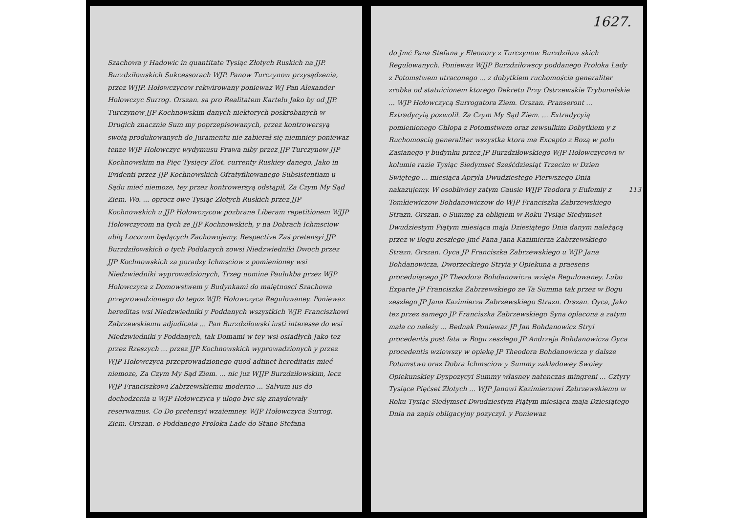Szachowa y Hadowic in quantitate Tysiąc Złotych Ruskich na JJP. Burzdziłowskich Sukcessorach WJP. Panow Turczynow przysądzenia, przez WJJP. Hołowczycow rekwirowany poniewaz WJ Pan Alexander Hołowczyc Surrog. Orszan. sa pro Realitatem Kartelu Jako by od JJP. Turczynow JJP Kochnowskim danych niektorych poskrobanych w Drugich znacznie Sum my poprzepisowanych, przez kontrowersyą swoią produkowanych do Juramentu nie zabierał się niemniey poniewaz tenze WJP Hołowczyc wydymusu Prawa niby przez JJP Turczynow JJP Kochnowskim na Pięc Tysięcy Złot. currenty Ruskiey danego, Jako in Evidenti przez JJP Kochnowskich Ofratyfikowanego Subsistentiam u Sądu mieć niemoze, tey przez kontrowersyą odstąpił, Za Czym My Sąd Ziem. Wo. ... oprocz owe Tysiąc Złotych Ruskich przez JJP Kochnowskich u JJP Hołowczycow pozbrane Liberam repetitionem WJJP Hołowczycom na tych ze JJP Kochnowskich, y na Dobrach Ichmsciow ubiq Locorum będących Zachowujemy. Respective Zaś pretensyi JJP Burzdziłowskich o tych Poddanych zowsi Niedzwiedniki Dwoch przez JJP Kochnowskich za poradzy Ichmsciow z pomienioney wsi Niedzwiedniki wyprowadzionych, Trzeg nomine Paulukba przez WJP Hołowczyca z Domowstwem y Budynkami do maiętnosci Szachowa przeprowadzionego do tegoz WJP. Hołowczyca Regulowaney. Poniewaz hereditas wsi Niedzwiedniki y Poddanych wszystkich WJP. Franciszkowi Zabrzewskiemu adjudicata ... Pan Burzdziłowski iusti interesse do wsi Niedzwiedniki y Poddanych, tak Domami w tey wsi osiadłych Jako tez przez Rzeszych ... przez JJP Kochnowskich wyprowadzionych y przez WJP Hołowczyca przeprowadzionego quod adtinet hereditatis mieć niemoze, Za Czym My Sąd Ziem. ... nic juz WJJP Burzdziłowskim, lecz WJP Franciszkowi Zabrzewskiemu moderno ... Salvum ius do dochodzenia u WJP Hołowczyca y ulogo byc się znaydowały reserwamus. Co Do pretensyi wzaiemney. WJP Hołowczyca Surrog. Ziem. Orszan. o Poddanego Proloka Lade do Stano Stefana
1627.
do Jmć Pana Stefana y Eleonory z Turczynow Burzdziłow skich Regulowanych. Poniewaz WJJP Burzdziłowscy poddanego Proloka Lady z Potomstwem utraconego ... z dobytkiem ruchomościa generaliter zrobka od statuicionem ktorego Dekretu Przy Ostrzewskie Trybunalskie ... WJP Hołowczycą Surrogatora Ziem. Orszan. Pranseront ... Extradycyią pozwolił. Za Czym My Sąd Ziem. ... Extradycyią pomienionego Chłopa z Potomstwem oraz zewsulkim Dobytkiem y z Ruchomoscią generaliter wszystka ktora ma Excepto z Bozą w polu Zasianego y budynku przez JP Burzdziłowskiego WJP Hołowczycowi w kolumie razie Tysiąc Siedymset Sześćdziesiąt Trzecim w Dzien Swiętego ... miesiąca Apryla Dwudziestego Pierwszego Dnia nakazujemy. 113 W osobliwiey zatym Causie WJJP Teodora y Eufemiy z Tomkiewiczow Bohdanowiczow do WJP Franciszka Zabrzewskiego Strazn. Orszan. o Summę za obligiem w Roku Tysiąc Siedymset Dwudziestym Piątym miesiąca maja Dziesiątego Dnia danym należącą przez w Bogu zeszłego Jmć Pana Jana Kazimierza Zabrzewskiego Strazn. Orszan. Oyca JP Franciszka Zabrzewskiego u WJP Jana Bohdanowicza, Dworzeckiego Stryia y Opiekuna a praesens proceduiącego JP Theodora Bohdanowicza wzięta Regulowaney. Lubo Exparte JP Franciszka Zabrzewskiego ze Ta Summa tak przez w Bogu zeszłego JP Jana Kazimierza Zabrzewskiego Strazn. Orszan. Oyca, Jako tez przez samego JP Franciszka Zabrzewskiego Syna oplacona a zatym mała co należy ... Bednak Poniewaz JP Jan Bohdanowicz Stryi procedentis post fata w Bogu zeszłego JP Andrzeja Bohdanowicza Oyca procedentis wziowszy w opiekę JP Theodora Bohdanowicza y dalsze Potomstwo oraz Dobra Ichmsciow y Summy zakładowey Swoiey Opiekunskiey Dyspozycyi Summy własney natenczas mingreni ... Cztyry Tysiące Pięćset Złotych ... WJP Janowi Kazimierzowi Zabrzewskiemu w Roku Tysiąc Siedymset Dwudziestym Piątym miesiąca maja Dziesiątego Dnia na zapis obligacyjny pozyczył. y Poniewaz